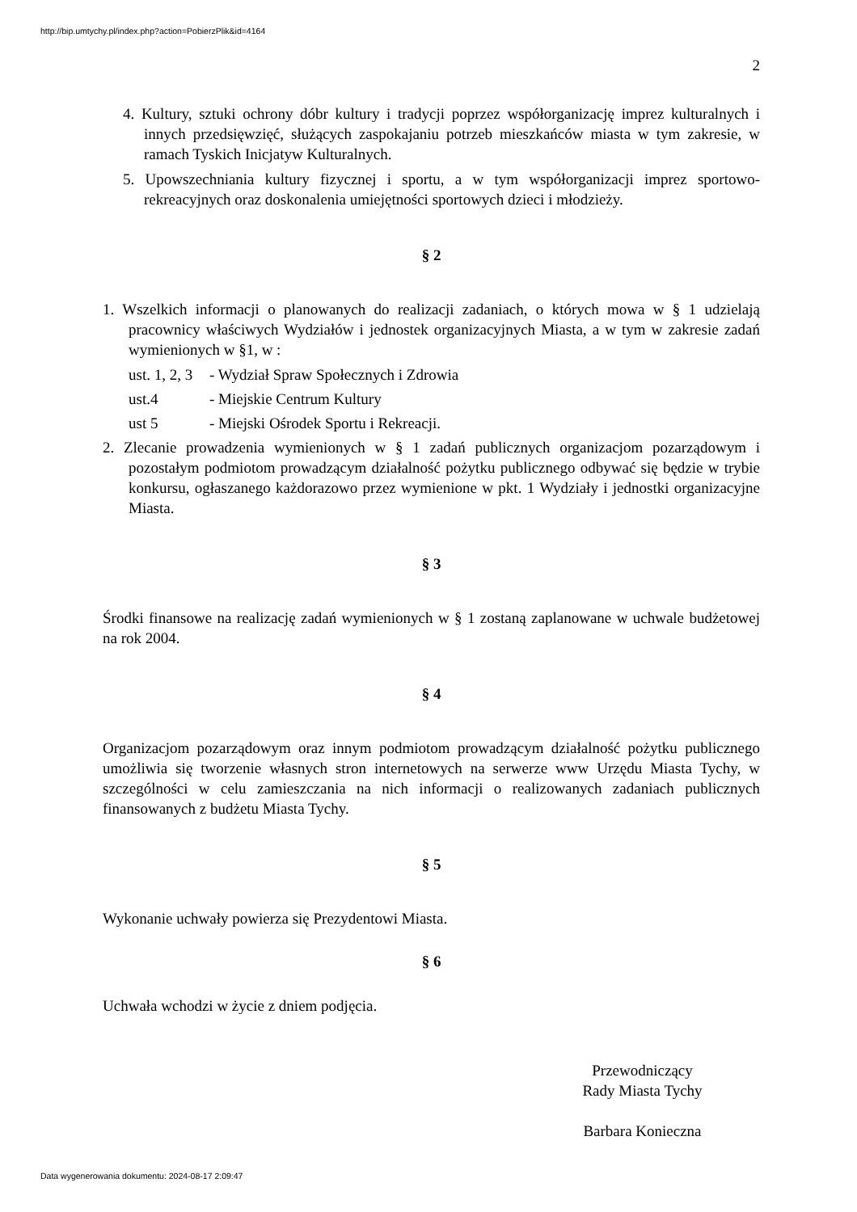http://bip.umtychy.pl/index.php?action=PobierzPlik&id=4164
2
4. Kultury, sztuki ochrony dóbr kultury i tradycji poprzez współorganizację imprez kulturalnych i innych przedsięwzięć, służących zaspokajaniu potrzeb mieszkańców miasta w tym zakresie, w ramach Tyskich Inicjatyw Kulturalnych.
5. Upowszechniania kultury fizycznej i sportu, a w tym współorganizacji imprez sportowo-rekreacyjnych oraz doskonalenia umiejętności sportowych dzieci i młodzieży.
§ 2
1. Wszelkich informacji o planowanych do realizacji zadaniach, o których mowa w § 1 udzielają pracownicy właściwych Wydziałów i jednostek organizacyjnych Miasta, a w tym w zakresie zadań wymienionych w §1, w :
ust. 1, 2, 3 - Wydział Spraw Społecznych i Zdrowia
ust.4 - Miejskie Centrum Kultury
ust 5 - Miejski Ośrodek Sportu i Rekreacji.
2. Zlecanie prowadzenia wymienionych w § 1 zadań publicznych organizacjom pozarządowym i pozostałym podmiotom prowadzącym działalność pożytku publicznego odbywać się będzie w trybie konkursu, ogłaszanego każdorazowo przez wymienione w pkt. 1 Wydziały i jednostki organizacyjne Miasta.
§ 3
Środki finansowe na realizację zadań wymienionych w § 1 zostaną zaplanowane w uchwale budżetowej na rok 2004.
§ 4
Organizacjom pozarządowym oraz innym podmiotom prowadzącym działalność pożytku publicznego umożliwia się tworzenie własnych stron internetowych na serwerze www Urzędu Miasta Tychy, w szczególności w celu zamieszczania na nich informacji o realizowanych zadaniach publicznych finansowanych z budżetu Miasta Tychy.
§ 5
Wykonanie uchwały powierza się Prezydentowi Miasta.
§ 6
Uchwała wchodzi w życie z dniem podjęcia.
Przewodniczący
Rady Miasta Tychy
Barbara Konieczna
Data wygenerowania dokumentu: 2024-08-17 2:09:47